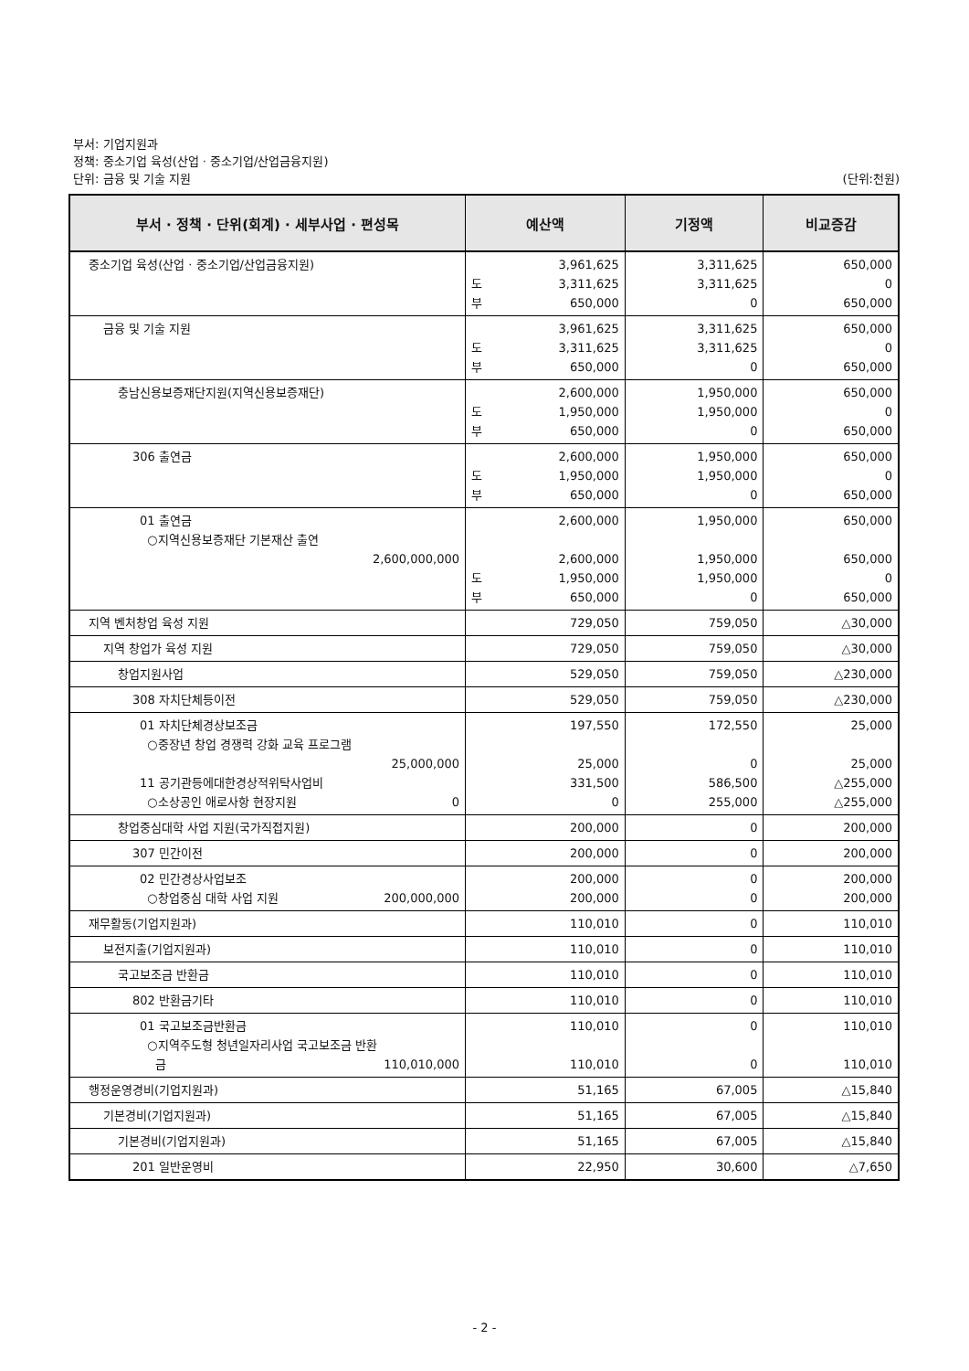부서: 기업지원과
정책: 중소기업 육성(산업 · 중소기업/산업금융지원)
단위: 금융 및 기술 지원 (단위:천원)
| 부서 · 정책 · 단위(회계) · 세부사업 · 편성목 | 예산액 | 기정액 | 비교증감 |
| --- | --- | --- | --- |
| 중소기업 육성(산업 · 중소기업/산업금융지원) | 3,961,625 도 3,311,625 부 650,000 | 3,311,625 3,311,625 0 | 650,000 0 650,000 |
| 금융 및 기술 지원 | 3,961,625 도 3,311,625 부 650,000 | 3,311,625 3,311,625 0 | 650,000 0 650,000 |
| 충남신용보증재단지원(지역신용보증재단) | 2,600,000 도 1,950,000 부 650,000 | 1,950,000 1,950,000 0 | 650,000 0 650,000 |
| 306 출연금 | 2,600,000 도 1,950,000 부 650,000 | 1,950,000 1,950,000 0 | 650,000 0 650,000 |
| 01 출연금 ○지역신용보증재단 기본재산 출연 2,600,000,000 | 2,600,000 2,600,000 도 1,950,000 부 650,000 | 1,950,000 1,950,000 1,950,000 0 | 650,000 650,000 0 650,000 |
| 지역 벤처창업 육성 지원 | 729,050 | 759,050 | △30,000 |
| 지역 창업가 육성 지원 | 729,050 | 759,050 | △30,000 |
| 창업지원사업 | 529,050 | 759,050 | △230,000 |
| 308 자치단체등이전 | 529,050 | 759,050 | △230,000 |
| 01 자치단체경상보조금 ○중장년 창업 경쟁력 강화 교육 프로그램 25,000,000 11 공기관등에대한경상적위탁사업비 ○소상공인 애로사항 현장지원 0 | 197,550 25,000 331,500 0 | 172,550 0 586,500 255,000 | 25,000 25,000 △255,000 △255,000 |
| 창업중심대학 사업 지원(국가직접지원) | 200,000 | 0 | 200,000 |
| 307 민간이전 | 200,000 | 0 | 200,000 |
| 02 민간경상사업보조 ○창업중심 대학 사업 지원 200,000,000 | 200,000 200,000 | 0 0 | 200,000 200,000 |
| 재무활동(기업지원과) | 110,010 | 0 | 110,010 |
| 보전지출(기업지원과) | 110,010 | 0 | 110,010 |
| 국고보조금 반환금 | 110,010 | 0 | 110,010 |
| 802 반환금기타 | 110,010 | 0 | 110,010 |
| 01 국고보조금반환금 ○지역주도형 청년일자리사업 국고보조금 반환 금 110,010,000 | 110,010 110,010 | 0 0 | 110,010 110,010 |
| 행정운영경비(기업지원과) | 51,165 | 67,005 | △15,840 |
| 기본경비(기업지원과) | 51,165 | 67,005 | △15,840 |
| 기본경비(기업지원과) | 51,165 | 67,005 | △15,840 |
| 201 일반운영비 | 22,950 | 30,600 | △7,650 |
- 2 -